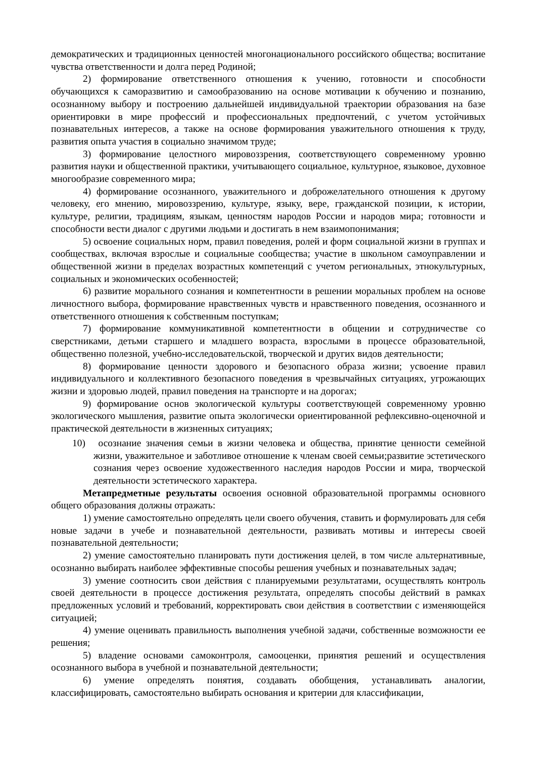демократических и традиционных ценностей многонационального российского общества; воспитание чувства ответственности и долга перед Родиной;
2) формирование ответственного отношения к учению, готовности и способности обучающихся к саморазвитию и самообразованию на основе мотивации к обучению и познанию, осознанному выбору и построению дальнейшей индивидуальной траектории образования на базе ориентировки в мире профессий и профессиональных предпочтений, с учетом устойчивых познавательных интересов, а также на основе формирования уважительного отношения к труду, развития опыта участия в социально значимом труде;
3) формирование целостного мировоззрения, соответствующего современному уровню развития науки и общественной практики, учитывающего социальное, культурное, языковое, духовное многообразие современного мира;
4) формирование осознанного, уважительного и доброжелательного отношения к другому человеку, его мнению, мировоззрению, культуре, языку, вере, гражданской позиции, к истории, культуре, религии, традициям, языкам, ценностям народов России и народов мира; готовности и способности вести диалог с другими людьми и достигать в нем взаимопонимания;
5) освоение социальных норм, правил поведения, ролей и форм социальной жизни в группах и сообществах, включая взрослые и социальные сообщества; участие в школьном самоуправлении и общественной жизни в пределах возрастных компетенций с учетом региональных, этнокультурных, социальных и экономических особенностей;
6) развитие морального сознания и компетентности в решении моральных проблем на основе личностного выбора, формирование нравственных чувств и нравственного поведения, осознанного и ответственного отношения к собственным поступкам;
7) формирование коммуникативной компетентности в общении и сотрудничестве со сверстниками, детьми старшего и младшего возраста, взрослыми в процессе образовательной, общественно полезной, учебно-исследовательской, творческой и других видов деятельности;
8) формирование ценности здорового и безопасного образа жизни; усвоение правил индивидуального и коллективного безопасного поведения в чрезвычайных ситуациях, угрожающих жизни и здоровью людей, правил поведения на транспорте и на дорогах;
9) формирование основ экологической культуры соответствующей современному уровню экологического мышления, развитие опыта экологически ориентированной рефлексивно-оценочной и практической деятельности в жизненных ситуациях;
10) осознание значения семьи в жизни человека и общества, принятие ценности семейной жизни, уважительное и заботливое отношение к членам своей семьи;развитие эстетического сознания через освоение художественного наследия народов России и мира, творческой деятельности эстетического характера.
Метапредметные результаты освоения основной образовательной программы основного общего образования должны отражать:
1) умение самостоятельно определять цели своего обучения, ставить и формулировать для себя новые задачи в учебе и познавательной деятельности, развивать мотивы и интересы своей познавательной деятельности;
2) умение самостоятельно планировать пути достижения целей, в том числе альтернативные, осознанно выбирать наиболее эффективные способы решения учебных и познавательных задач;
3) умение соотносить свои действия с планируемыми результатами, осуществлять контроль своей деятельности в процессе достижения результата, определять способы действий в рамках предложенных условий и требований, корректировать свои действия в соответствии с изменяющейся ситуацией;
4) умение оценивать правильность выполнения учебной задачи, собственные возможности ее решения;
5) владение основами самоконтроля, самооценки, принятия решений и осуществления осознанного выбора в учебной и познавательной деятельности;
6) умение определять понятия, создавать обобщения, устанавливать аналогии, классифицировать, самостоятельно выбирать основания и критерии для классификации,